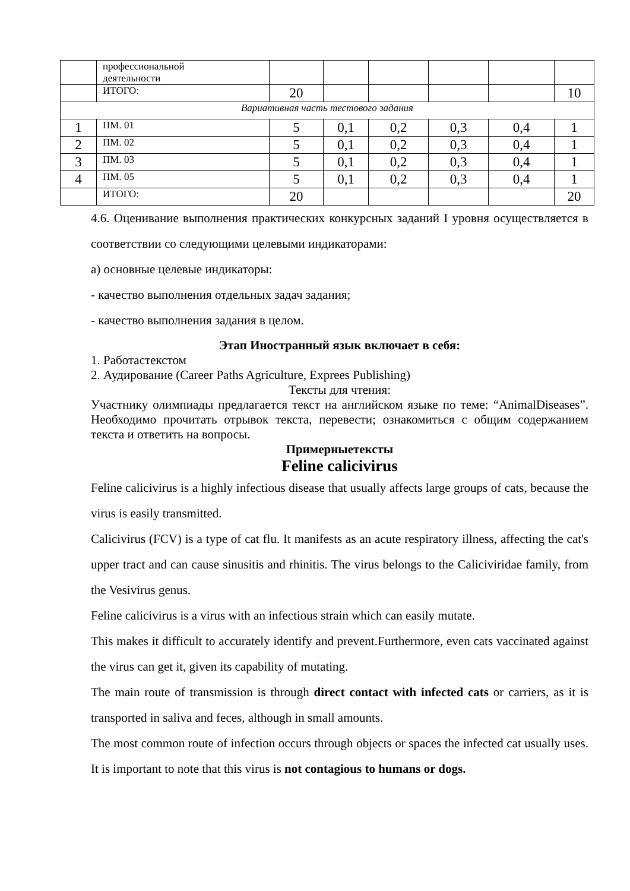| | профессиональной деятельности | | | | | | |
| | ИТОГО: | 20 | | | | | 10 |
| Вариативная часть тестового задания | | | | | | | |
| 1 | ПМ. 01 | 5 | 0,1 | 0,2 | 0,3 | 0,4 | 1 |
| 2 | ПМ. 02 | 5 | 0,1 | 0,2 | 0,3 | 0,4 | 1 |
| 3 | ПМ. 03 | 5 | 0,1 | 0,2 | 0,3 | 0,4 | 1 |
| 4 | ПМ. 05 | 5 | 0,1 | 0,2 | 0,3 | 0,4 | 1 |
| | ИТОГО: | 20 | | | | | 20 |
4.6. Оценивание выполнения практических конкурсных заданий I уровня осуществляется в соответствии со следующими целевыми индикаторами:
а) основные целевые индикаторы:
- качество выполнения отдельных задач задания;
- качество выполнения задания в целом.
Этап Иностранный язык включает в себя:
1. Работастекстом
2. Аудирование (Career Paths Agriculture, Exprees Publishing)
Тексты для чтения:
Участнику олимпиады предлагается текст на английском языке по теме: “AnimalDiseases”. Необходимо прочитать отрывок текста, перевести; ознакомиться с общим содержанием текста и ответить на вопросы.
Примерныетексты
Feline calicivirus
Feline calicivirus is a highly infectious disease that usually affects large groups of cats, because the virus is easily transmitted.
Calicivirus (FCV) is a type of cat flu. It manifests as an acute respiratory illness, affecting the cat's upper tract and can cause sinusitis and rhinitis. The virus belongs to the Caliciviridae family, from the Vesivirus genus.
Feline calicivirus is a virus with an infectious strain which can easily mutate.
This makes it difficult to accurately identify and prevent.Furthermore, even cats vaccinated against the virus can get it, given its capability of mutating.
The main route of transmission is through direct contact with infected cats or carriers, as it is transported in saliva and feces, although in small amounts.
The most common route of infection occurs through objects or spaces the infected cat usually uses. It is important to note that this virus is not contagious to humans or dogs.